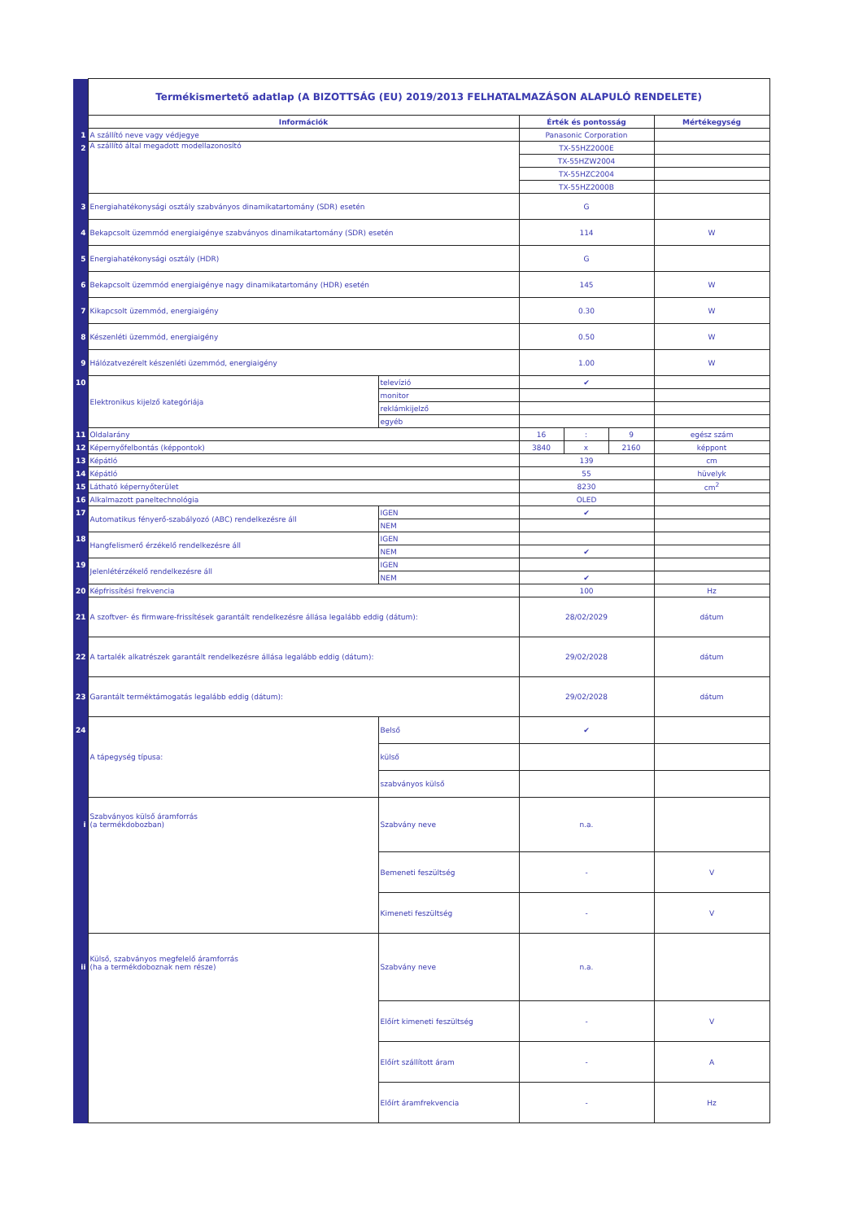| | Termékismertető adatlap (A BIZOTTSÁG (EU) 2019/2013 FELHATALMAZÁSON ALAPULÓ RENDELETE) | | | | | |
| | Információk | | Érték és pontosság | | | Mértékegység |
| 1 | A szállító neve vagy védjegye | | Panasonic Corporation | | | |
| 2 | A szállító által megadott modellazonosító | | TX-55HZ2000E | | | |
| | | | TX-55HZW2004 | | | |
| | | | TX-55HZC2004 | | | |
| | | | TX-55HZ2000B | | | |
| 3 | Energiahatékonysági osztály szabványos dinamikatartomány (SDR) esetén | | G | | | |
| 4 | Bekapcsolt üzemmód energiaigénye szabványos dinamikatartomány (SDR) esetén | | 114 | | | W |
| 5 | Energiahatékonysági osztály (HDR) | | G | | | |
| 6 | Bekapcsolt üzemmód energiaigénye nagy dinamikatartomány (HDR) esetén | | 145 | | | W |
| 7 | Kikapcsolt üzemmód, energiaigény | | 0.30 | | | W |
| 8 | Készenléti üzemmód, energiaigény | | 0.50 | | | W |
| 9 | Hálózatvezérelt készenléti üzemmód, energiaigény | | 1.00 | | | W |
| 10 | Elektronikus kijelző kategóriája | televízió | ✔ | | | |
| | | monitor | | | | |
| | | reklámkijelző | | | | |
| | | egyéb | | | | |
| 11 | Oldalarány | | 16 | : | 9 | egész szám |
| 12 | Képernyőfelbontás (képpontok) | | 3840 | x | 2160 | képpont |
| 13 | Képátló | | 139 | | | cm |
| 14 | Képátló | | 55 | | | hüvelyk |
| 15 | Látható képernyőterület | | 8230 | | | cm<sup>2</sup> |
| 16 | Alkalmazott paneltechnológia | | OLED | | | |
| 17 | Automatikus fényerő-szabályozó (ABC) rendelkezésre áll | IGEN | ✔ | | | |
| | | NEM | | | | |
| 18 | Hangfelismerő érzékelő rendelkezésre áll | IGEN | | | | |
| | | NEM | ✔ | | | |
| 19 | Jelenlétérzékelő rendelkezésre áll | IGEN | | | | |
| | | NEM | ✔ | | | |
| 20 | Képfrissítési frekvencia | | 100 | | | Hz |
| 21 | A szoftver- és firmware-frissítések garantált rendelkezésre állása legalább eddig (dátum): | | 28/02/2029 | | | dátum |
| 22 | A tartalék alkatrészek garantált rendelkezésre állása legalább eddig (dátum): | | 29/02/2028 | | | dátum |
| 23 | Garantált terméktámogatás legalább eddig (dátum): | | 29/02/2028 | | | dátum |
| 24 | A tápegység típusa: | Belső | ✔ | | | |
| | | külső | | | | |
| | | szabványos külső | | | | |
| i | Szabványos külső áramforrás (a termékdobozban) | Szabvány neve | n.a. | | | |
| | | Bemeneti feszültség | - | | | V |
| | | Kimeneti feszültség | - | | | V |
| ii | Külső, szabványos megfelelő áramforrás (ha a termékdoboznak nem része) | Szabvány neve | n.a. | | | |
| | | Előírt kimeneti feszültség | - | | | V |
| | | Előírt szállított áram | - | | | A |
| | | Előírt áramfrekvencia | - | | | Hz |